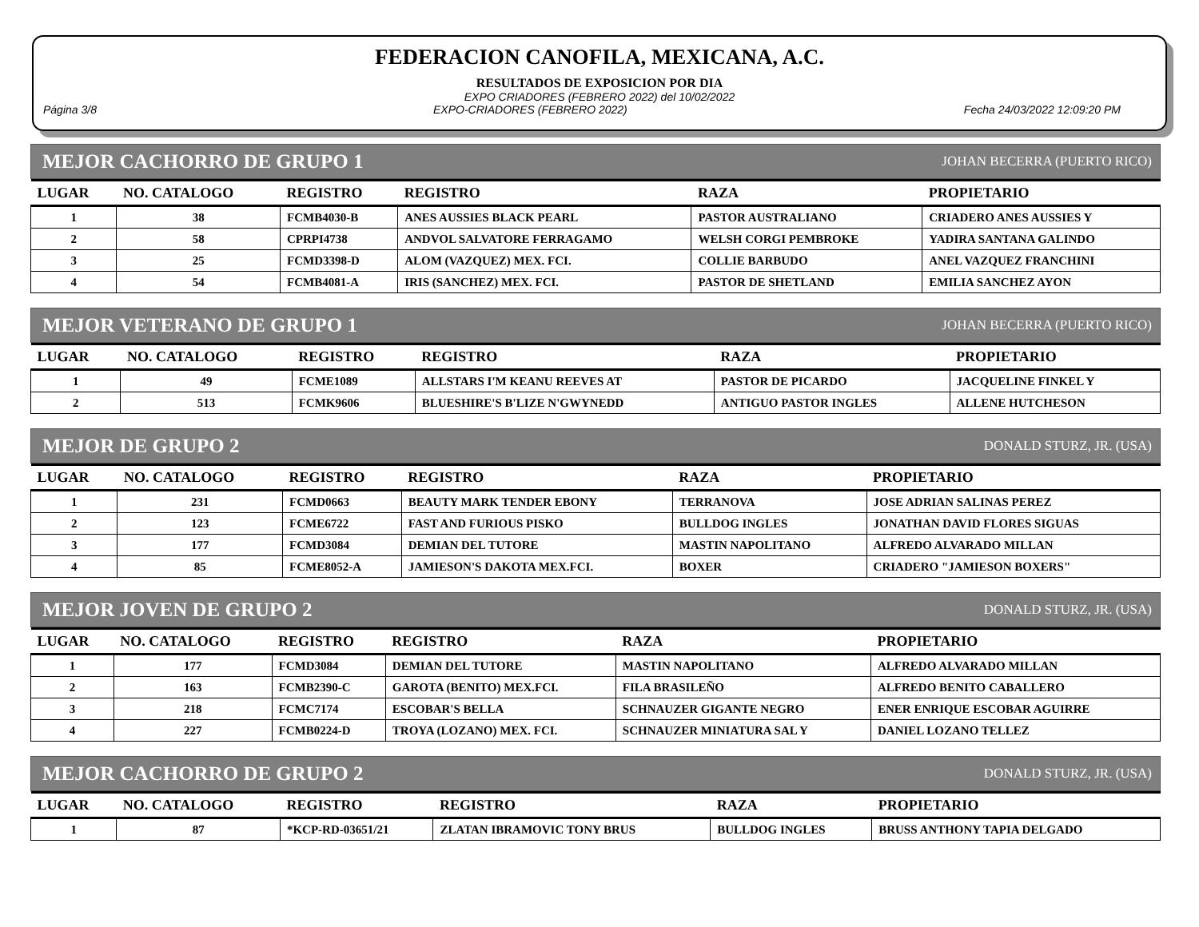FEDERACION CANOFILA, MEXICANA, A.C.
RESULTADOS DE EXPOSICION POR DIA
EXPO CRIADORES (FEBRERO 2022) del 10/02/2022
Página 3/8 EXPO-CRIADORES (FEBRERO 2022) Fecha 24/03/2022 12:09:20 PM
MEJOR CACHORRO DE GRUPO 1 JOHAN BECERRA (PUERTO RICO)
| LUGAR | NO. CATALOGO | REGISTRO | REGISTRO | RAZA | PROPIETARIO |
| --- | --- | --- | --- | --- | --- |
| 1 | 38 | FCMB4030-B | ANES AUSSIES BLACK PEARL | PASTOR AUSTRALIANO | CRIADERO ANES AUSSIES Y |
| 2 | 58 | CPRPI4738 | ANDVOL SALVATORE FERRAGAMO | WELSH CORGI PEMBROKE | YADIRA SANTANA GALINDO |
| 3 | 25 | FCMD3398-D | ALOM (VAZQUEZ) MEX. FCI. | COLLIE BARBUDO | ANEL VAZQUEZ FRANCHINI |
| 4 | 54 | FCMB4081-A | IRIS (SANCHEZ) MEX. FCI. | PASTOR DE SHETLAND | EMILIA SANCHEZ AYON |
MEJOR VETERANO DE GRUPO 1 JOHAN BECERRA (PUERTO RICO)
| LUGAR | NO. CATALOGO | REGISTRO | REGISTRO | RAZA | PROPIETARIO |
| --- | --- | --- | --- | --- | --- |
| 1 | 49 | FCME1089 | ALLSTARS I'M KEANU REEVES AT | PASTOR DE PICARDO | JACQUELINE FINKEL Y |
| 2 | 513 | FCMK9606 | BLUESHIRE'S B'LIZE N'GWYNEDD | ANTIGUO PASTOR INGLES | ALLENE HUTCHESON |
MEJOR DE GRUPO 2 DONALD STURZ, JR. (USA)
| LUGAR | NO. CATALOGO | REGISTRO | REGISTRO | RAZA | PROPIETARIO |
| --- | --- | --- | --- | --- | --- |
| 1 | 231 | FCMD0663 | BEAUTY MARK TENDER EBONY | TERRANOVA | JOSE ADRIAN SALINAS PEREZ |
| 2 | 123 | FCME6722 | FAST AND FURIOUS PISKO | BULLDOG INGLES | JONATHAN DAVID FLORES SIGUAS |
| 3 | 177 | FCMD3084 | DEMIAN DEL TUTORE | MASTIN NAPOLITANO | ALFREDO ALVARADO MILLAN |
| 4 | 85 | FCME8052-A | JAMIESON'S DAKOTA MEX.FCI. | BOXER | CRIADERO "JAMIESON BOXERS" |
MEJOR JOVEN DE GRUPO 2 DONALD STURZ, JR. (USA)
| LUGAR | NO. CATALOGO | REGISTRO | REGISTRO | RAZA | PROPIETARIO |
| --- | --- | --- | --- | --- | --- |
| 1 | 177 | FCMD3084 | DEMIAN DEL TUTORE | MASTIN NAPOLITANO | ALFREDO ALVARADO MILLAN |
| 2 | 163 | FCMB2390-C | GAROTA (BENITO) MEX.FCI. | FILA BRASILEÑO | ALFREDO BENITO CABALLERO |
| 3 | 218 | FCMC7174 | ESCOBAR'S BELLA | SCHNAUZER GIGANTE NEGRO | ENER ENRIQUE ESCOBAR AGUIRRE |
| 4 | 227 | FCMB0224-D | TROYA (LOZANO) MEX. FCI. | SCHNAUZER MINIATURA SAL Y | DANIEL LOZANO TELLEZ |
MEJOR CACHORRO DE GRUPO 2 DONALD STURZ, JR. (USA)
| LUGAR | NO. CATALOGO | REGISTRO | REGISTRO | RAZA | PROPIETARIO |
| --- | --- | --- | --- | --- | --- |
| 1 | 87 | *KCP-RD-03651/21 | ZLATAN IBRAMOVIC TONY BRUS | BULLDOG INGLES | BRUSS ANTHONY TAPIA DELGADO |